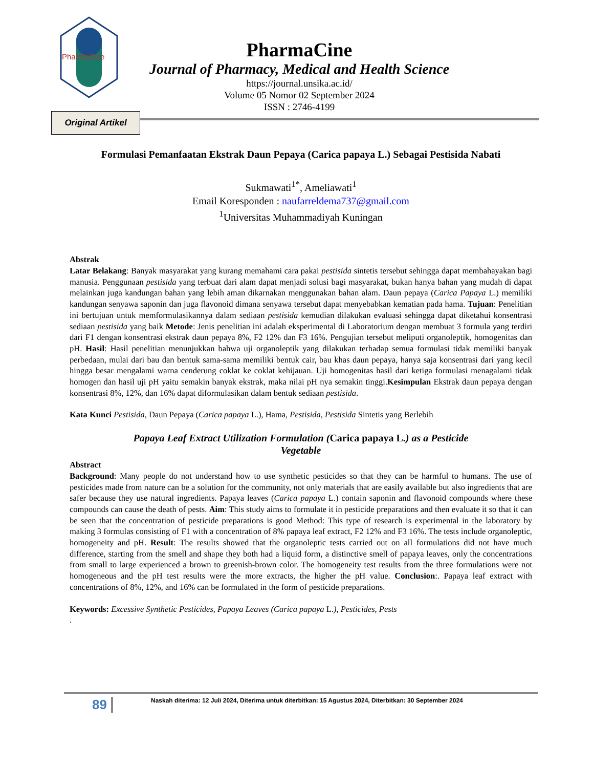PharmaCine
PharmaCine
Journal of Pharmacy, Medical and Health Science
https://journal.unsika.ac.id/
Volume 05 Nomor 02 September 2024
ISSN : 2746-4199
Original Artikel
Formulasi Pemanfaatan Ekstrak Daun Pepaya (Carica papaya L.) Sebagai Pestisida Nabati
Sukmawati<sup>1*</sup>, Ameliawati<sup>1</sup>
Email Koresponden : naufarreldema737@gmail.com
<sup>1</sup> Universitas Muhammadiyah Kuningan
Abstrak
Latar Belakang: Banyak masyarakat yang kurang memahami cara pakai pestisida sintetis tersebut sehingga dapat membahayakan bagi manusia. Penggunaan pestisida yang terbuat dari alam dapat menjadi solusi bagi masyarakat, bukan hanya bahan yang mudah di dapat melainkan juga kandungan bahan yang lebih aman dikarnakan menggunakan bahan alam. Daun pepaya (Carica Papaya L.) memiliki kandungan senyawa saponin dan juga flavonoid dimana senyawa tersebut dapat menyebabkan kematian pada hama. Tujuan: Penelitian ini bertujuan untuk memformulasikannya dalam sediaan pestisida kemudian dilakukan evaluasi sehingga dapat diketahui konsentrasi sediaan pestisida yang baik Metode: Jenis penelitian ini adalah eksperimental di Laboratorium dengan membuat 3 formula yang terdiri dari F1 dengan konsentrasi ekstrak daun pepaya 8%, F2 12% dan F3 16%. Pengujian tersebut meliputi organoleptik, homogenitas dan pH. Hasil: Hasil penelitian menunjukkan bahwa uji organoleptik yang dilakukan terhadap semua formulasi tidak memiliki banyak perbedaan, mulai dari bau dan bentuk sama-sama memiliki bentuk cair, bau khas daun pepaya, hanya saja konsentrasi dari yang kecil hingga besar mengalami warna cenderung coklat ke coklat kehijauan. Uji homogenitas hasil dari ketiga formulasi menagalami tidak homogen dan hasil uji pH yaitu semakin banyak ekstrak, maka nilai pH nya semakin tinggi.Kesimpulan Ekstrak daun pepaya dengan konsentrasi 8%, 12%, dan 16% dapat diformulasikan dalam bentuk sediaan pestisida.
Kata Kunci Pestisida, Daun Pepaya (Carica papaya L.), Hama, Pestisida, Pestisida Sintetis yang Berlebih
Papaya Leaf Extract Utilization Formulation (Carica papaya L.) as a Pesticide
Vegetable
Abstract
Background: Many people do not understand how to use synthetic pesticides so that they can be harmful to humans. The use of pesticides made from nature can be a solution for the community, not only materials that are easily available but also ingredients that are safer because they use natural ingredients. Papaya leaves (Carica papaya L.) contain saponin and flavonoid compounds where these compounds can cause the death of pests. Aim: This study aims to formulate it in pesticide preparations and then evaluate it so that it can be seen that the concentration of pesticide preparations is good Method: This type of research is experimental in the laboratory by making 3 formulas consisting of F1 with a concentration of 8% papaya leaf extract, F2 12% and F3 16%. The tests include organoleptic, homogeneity and pH. Result: The results showed that the organoleptic tests carried out on all formulations did not have much difference, starting from the smell and shape they both had a liquid form, a distinctive smell of papaya leaves, only the concentrations from small to large experienced a brown to greenish-brown color. The homogeneity test results from the three formulations were not homogeneous and the pH test results were the more extracts, the higher the pH value. Conclusion:. Papaya leaf extract with concentrations of 8%, 12%, and 16% can be formulated in the form of pesticide preparations.
Keywords: Excessive Synthetic Pesticides, Papaya Leaves (Carica papaya L.), Pesticides, Pests
.
89
Naskah diterima: 12 Juli 2024, Diterima untuk diterbitkan: 15 Agustus 2024, Diterbitkan: 30 September 2024